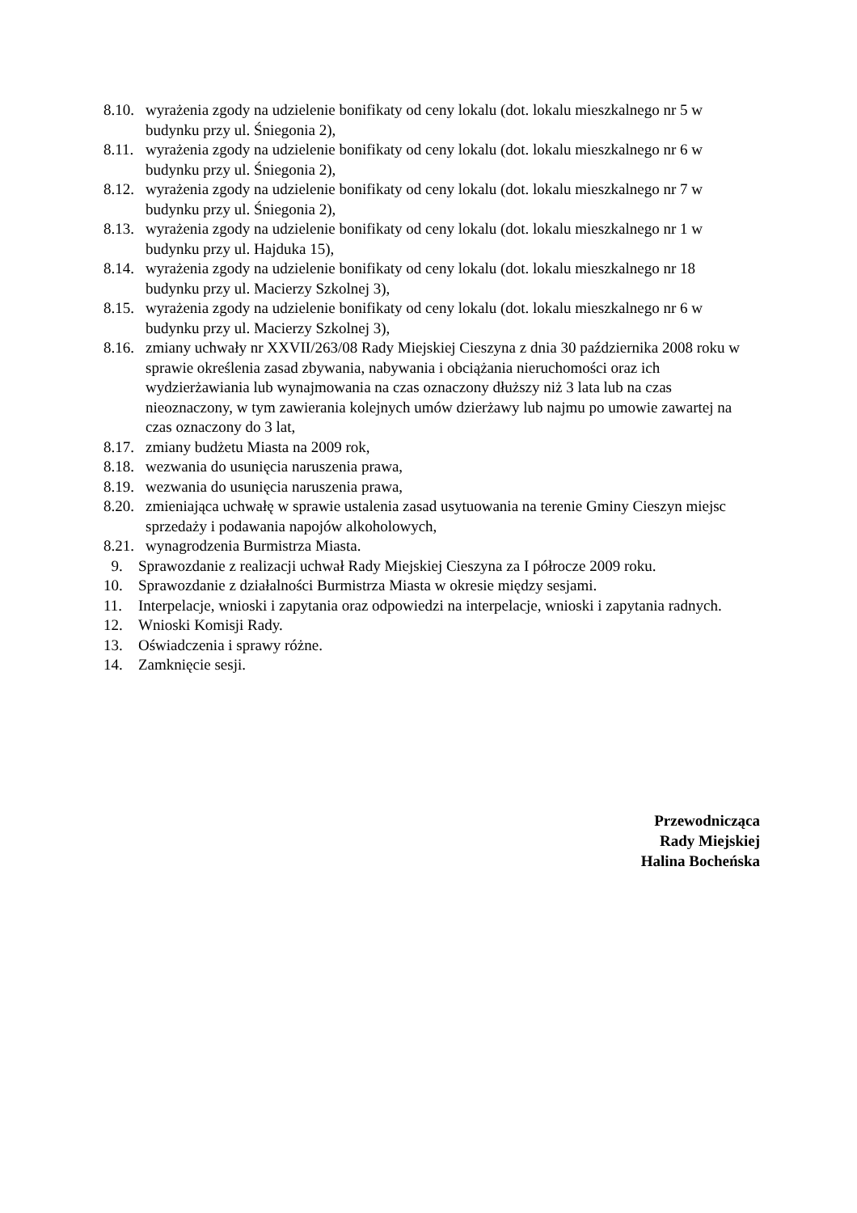8.10. wyrażenia zgody na udzielenie bonifikaty od ceny lokalu (dot. lokalu mieszkalnego nr 5 w budynku przy ul. Śniegonia 2),
8.11. wyrażenia zgody na udzielenie bonifikaty od ceny lokalu (dot. lokalu mieszkalnego nr 6 w budynku przy ul. Śniegonia 2),
8.12. wyrażenia zgody na udzielenie bonifikaty od ceny lokalu (dot. lokalu mieszkalnego nr 7 w budynku przy ul. Śniegonia 2),
8.13. wyrażenia zgody na udzielenie bonifikaty od ceny lokalu (dot. lokalu mieszkalnego nr 1 w budynku przy ul. Hajduka 15),
8.14. wyrażenia zgody na udzielenie bonifikaty od ceny lokalu (dot. lokalu mieszkalnego nr 18 budynku przy ul. Macierzy Szkolnej 3),
8.15. wyrażenia zgody na udzielenie bonifikaty od ceny lokalu (dot. lokalu mieszkalnego nr 6 w budynku przy ul. Macierzy Szkolnej 3),
8.16. zmiany uchwały nr XXVII/263/08 Rady Miejskiej Cieszyna z dnia 30 października 2008 roku w sprawie określenia zasad zbywania, nabywania i obciążania nieruchomości oraz ich wydzierżawiania lub wynajmowania na czas oznaczony dłuższy niż 3 lata lub na czas nieoznaczony, w tym zawierania kolejnych umów dzierżawy lub najmu po umowie zawartej na czas oznaczony do 3 lat,
8.17. zmiany budżetu Miasta na 2009 rok,
8.18. wezwania do usunięcia naruszenia prawa,
8.19. wezwania do usunięcia naruszenia prawa,
8.20. zmieniająca uchwałę w sprawie ustalenia zasad usytuowania na terenie Gminy Cieszyn miejsc sprzedaży i podawania napojów alkoholowych,
8.21. wynagrodzenia Burmistrza Miasta.
9. Sprawozdanie z realizacji uchwał Rady Miejskiej Cieszyna za I półrocze 2009 roku.
10. Sprawozdanie z działalności Burmistrza Miasta w okresie między sesjami.
11. Interpelacje, wnioski i zapytania oraz odpowiedzi na interpelacje, wnioski i zapytania radnych.
12. Wnioski Komisji Rady.
13. Oświadczenia i sprawy różne.
14. Zamknięcie sesji.
Przewodnicząca
Rady Miejskiej
Halina Bocheńska